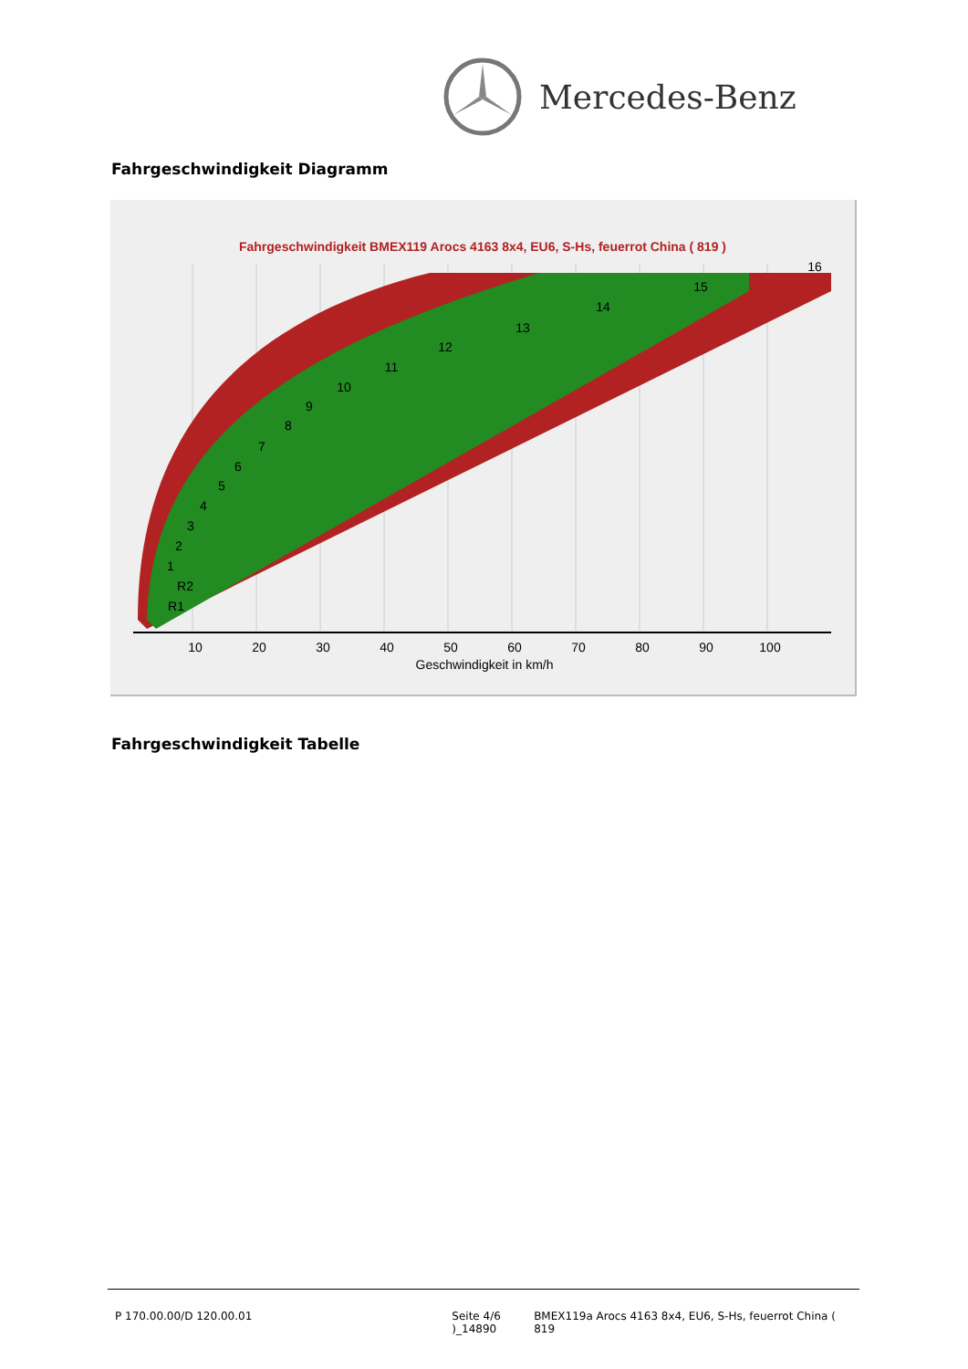Mercedes-Benz
Fahrgeschwindigkeit Diagramm
Fahrgeschwindigkeit BMEX119 Arocs 4163 8x4, EU6, S-Hs, feuerrot China ( 819 )
10
20
30
40
50
60
70
80
90
100
Geschwindigkeit in km/h
16
15
14
13
12
11
10
9
8
7
6
5
4
3
2
1
R2
R1
Fahrgeschwindigkeit Tabelle
P 170.00.00/D 120.00.01 Seite 4/6
)_14890
BMEX119a Arocs 4163 8x4, EU6, S-Hs, feuerrot China ( 819